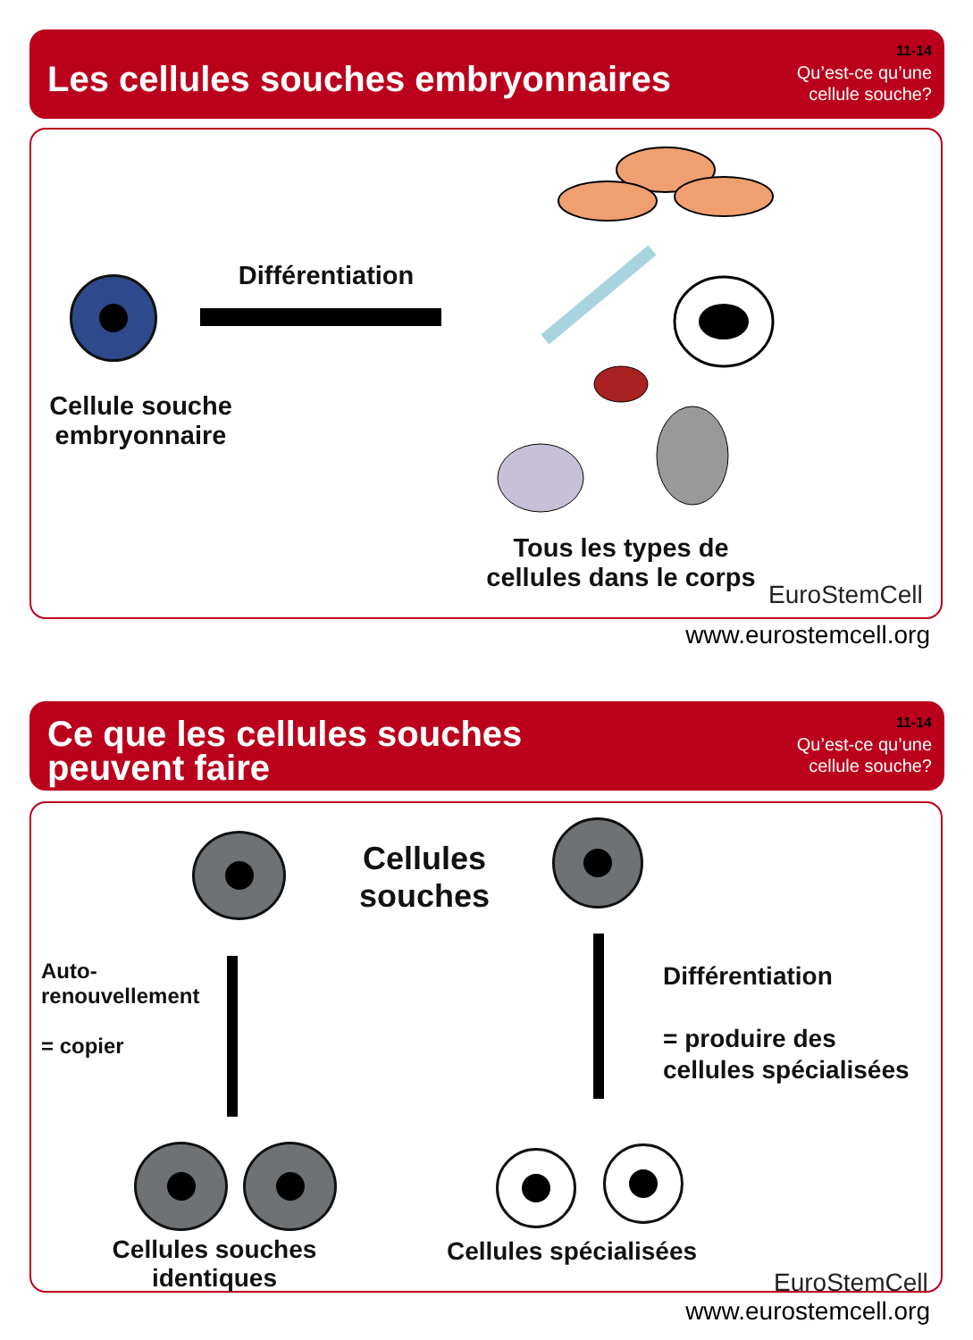Les cellules souches embryonnaires
11-14
Qu’est-ce qu’une
cellule souche?
Différentiation
Cellule souche embryonnaire
Tous les types de cellules dans le corps
EuroStemCell
www.eurostemcell.org
Ce que les cellules souches
peuvent faire
11-14
Qu’est-ce qu’une
cellule souche?
Cellules souches
Auto-
renouvellement
= copier
Différentiation
= produire des
cellules spécialisées
Cellules souches identiques
Cellules spécialisées
EuroStemCell
www.eurostemcell.org